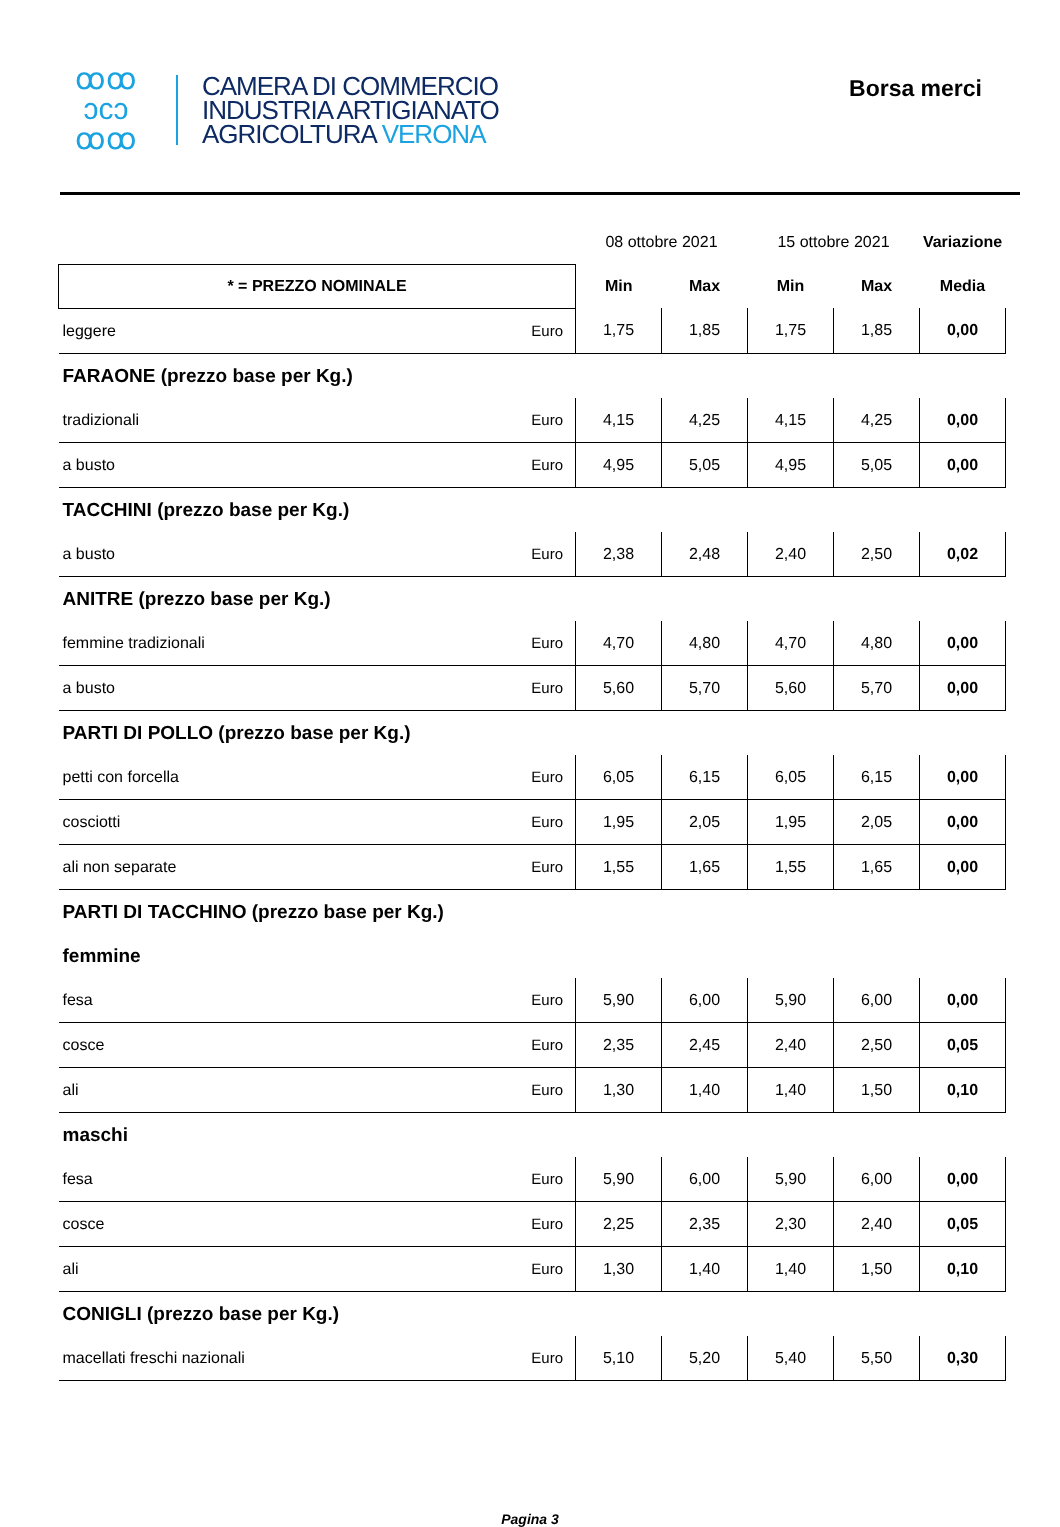ꝏꝏ
ↄcↄ
ꝏꝏ
CAMERA DI COMMERCIO
INDUSTRIA ARTIGIANATO
AGRICOLTURA VERONA
Borsa merci
| | | 08 ottobre 2021 | | 15 ottobre 2021 | | Variazione |
| * = PREZZO NOMINALE | | Min | Max | Min | Max | Media |
| leggere | Euro | 1,75 | 1,85 | 1,75 | 1,85 | 0,00 |
| FARAONE (prezzo base per Kg.) | | | | | | |
| tradizionali | Euro | 4,15 | 4,25 | 4,15 | 4,25 | 0,00 |
| a busto | Euro | 4,95 | 5,05 | 4,95 | 5,05 | 0,00 |
| TACCHINI (prezzo base per Kg.) | | | | | | |
| a busto | Euro | 2,38 | 2,48 | 2,40 | 2,50 | 0,02 |
| ANITRE (prezzo base per Kg.) | | | | | | |
| femmine tradizionali | Euro | 4,70 | 4,80 | 4,70 | 4,80 | 0,00 |
| a busto | Euro | 5,60 | 5,70 | 5,60 | 5,70 | 0,00 |
| PARTI DI POLLO (prezzo base per Kg.) | | | | | | |
| petti con forcella | Euro | 6,05 | 6,15 | 6,05 | 6,15 | 0,00 |
| cosciotti | Euro | 1,95 | 2,05 | 1,95 | 2,05 | 0,00 |
| ali non separate | Euro | 1,55 | 1,65 | 1,55 | 1,65 | 0,00 |
| PARTI DI TACCHINO (prezzo base per Kg.) | | | | | | |
| femmine | | | | | | |
| fesa | Euro | 5,90 | 6,00 | 5,90 | 6,00 | 0,00 |
| cosce | Euro | 2,35 | 2,45 | 2,40 | 2,50 | 0,05 |
| ali | Euro | 1,30 | 1,40 | 1,40 | 1,50 | 0,10 |
| maschi | | | | | | |
| fesa | Euro | 5,90 | 6,00 | 5,90 | 6,00 | 0,00 |
| cosce | Euro | 2,25 | 2,35 | 2,30 | 2,40 | 0,05 |
| ali | Euro | 1,30 | 1,40 | 1,40 | 1,50 | 0,10 |
| CONIGLI (prezzo base per Kg.) | | | | | | |
| macellati freschi nazionali | Euro | 5,10 | 5,20 | 5,40 | 5,50 | 0,30 |
Pagina 3